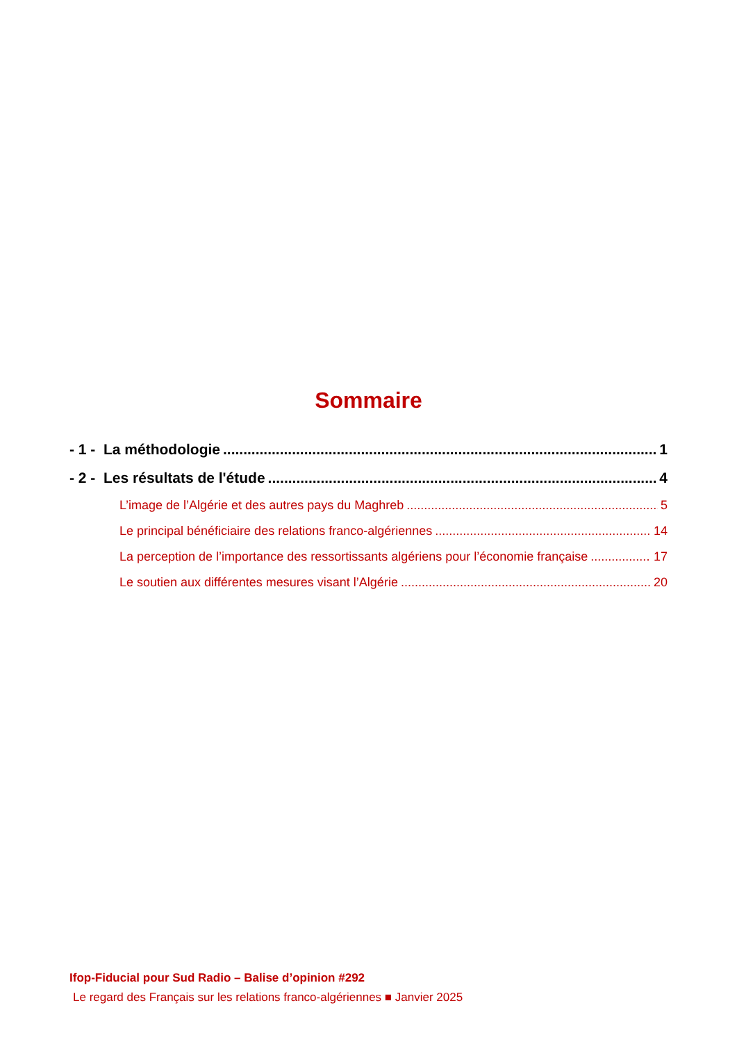Sommaire
- 1 - La méthodologie 1
- 2 - Les résultats de l'étude 4
L’image de l’Algérie et des autres pays du Maghreb 5
Le principal bénéficiaire des relations franco-algériennes 14
La perception de l’importance des ressortissants algériens pour l’économie française 17
Le soutien aux différentes mesures visant l’Algérie 20
Ifop-Fiducial pour Sud Radio – Balise d’opinion #292
Le regard des Français sur les relations franco-algériennes ■ Janvier 2025